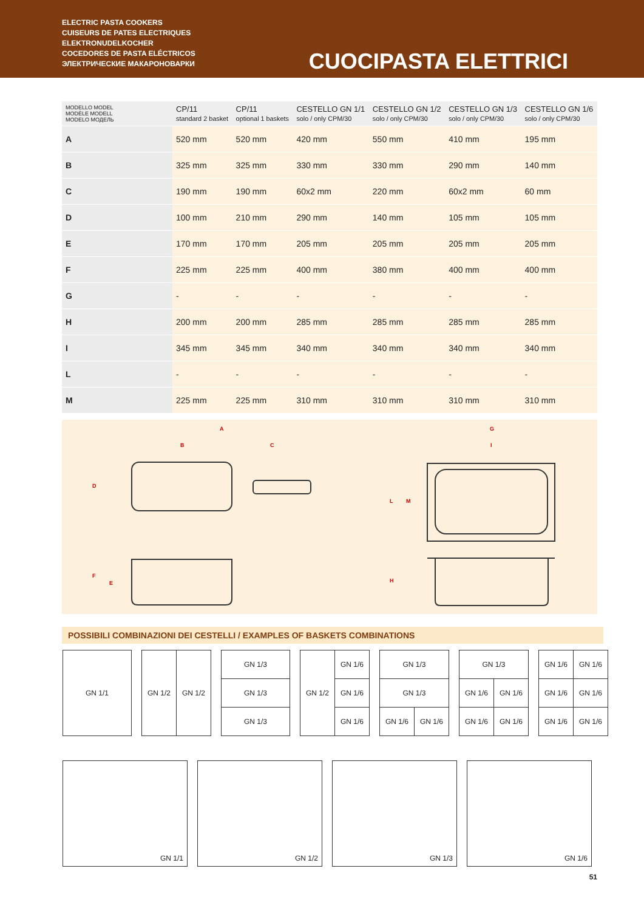ELECTRIC PASTA COOKERS
CUISEURS DE PATES ELECTRIQUES
ELEKTRONUDELKOCHER
COCEDORES DE PASTA ELÉCTRICOS
ЭЛЕКТРИЧЕСКИЕ МАКАРОНОВАРКИ
CUOCIPASTA ELETTRICI
| MODELLO MODEL MODÈLE MODELL MODELO МОДЕЛЬ | CP/11 standard 2 basket | CP/11 optional 1 baskets | CESTELLO GN 1/1 solo / only CPM/30 | CESTELLO GN 1/2 solo / only CPM/30 | CESTELLO GN 1/3 solo / only CPM/30 | CESTELLO GN 1/6 solo / only CPM/30 |
| --- | --- | --- | --- | --- | --- | --- |
| A | 520 mm | 520 mm | 420 mm | 550 mm | 410 mm | 195 mm |
| B | 325 mm | 325 mm | 330 mm | 330 mm | 290 mm | 140 mm |
| C | 190 mm | 190 mm | 60x2 mm | 220 mm | 60x2 mm | 60 mm |
| D | 100 mm | 210 mm | 290 mm | 140 mm | 105 mm | 105 mm |
| E | 170 mm | 170 mm | 205 mm | 205 mm | 205 mm | 205 mm |
| F | 225 mm | 225 mm | 400 mm | 380 mm | 400 mm | 400 mm |
| G | - | - | - | - | - | - |
| H | 200 mm | 200 mm | 285 mm | 285 mm | 285 mm | 285 mm |
| I | 345 mm | 345 mm | 340 mm | 340 mm | 340 mm | 340 mm |
| L | - | - | - | - | - | - |
| M | 225 mm | 225 mm | 310 mm | 310 mm | 310 mm | 310 mm |
A
B
C
D
F
E
G
I
L
M
H
POSSIBILI COMBINAZIONI DEI CESTELLI / EXAMPLES OF BASKETS COMBINATIONS
| GN 1/1 |
| GN 1/2 | GN 1/2 |
| GN 1/3 |
| GN 1/3 |
| GN 1/3 |
| GN 1/2 | GN 1/6 |
| | GN 1/6 |
| | GN 1/6 |
| GN 1/3 | |
| GN 1/3 | |
| GN 1/6 | GN 1/6 |
| GN 1/3 | |
| GN 1/6 | GN 1/6 |
| GN 1/6 | GN 1/6 |
| GN 1/6 | GN 1/6 |
| GN 1/6 | GN 1/6 |
| GN 1/6 | GN 1/6 |
GN 1/1 GN 1/2 GN 1/3 GN 1/6
51